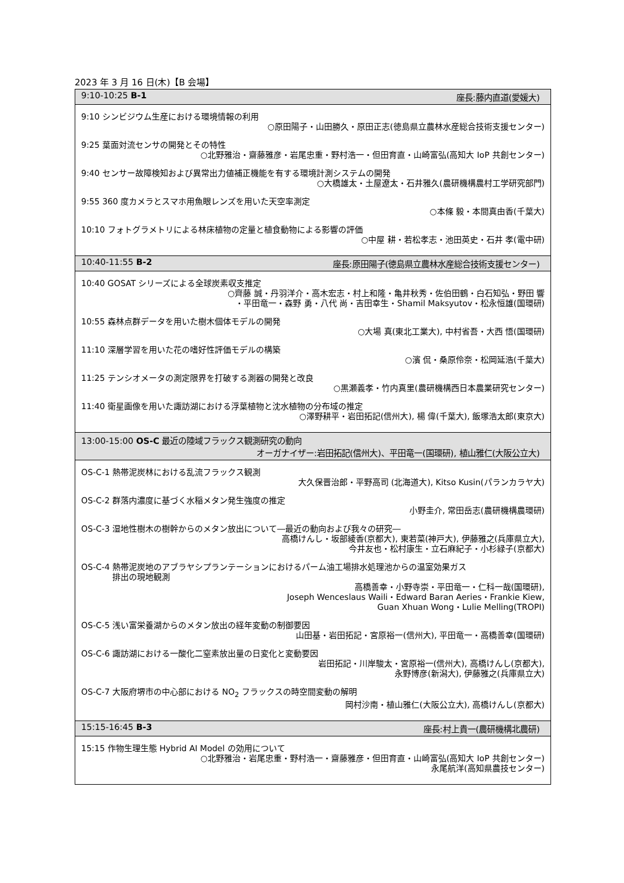2023 年 3 月 16 日(木)【B 会場】
| 9:10-10:25 B-1 座長:藤内直道(愛媛大) |
| --- |
| 9:10 シンビジウム生産における環境情報の利用 ○原田陽子・山田勝久・原田正志(徳島県立農林水産総合技術支援センター) 9:25 葉面対流センサの開発とその特性 ○北野雅治・齋藤雅彦・岩尾忠重・野村浩一・但田育直・山崎富弘(高知大 IoP 共創センター) 9:40 センサー故障検知および異常出力値補正機能を有する環境計測システムの開発 ○大橋雄太・土屋遼太・石井雅久(農研機構農村工学研究部門) 9:55 360 度カメラとスマホ用魚眼レンズを用いた天空率測定 ○本條 毅・本間真由香(千葉大) 10:10 フォトグラメトリによる林床植物の定量と植食動物による影響の評価 ○中屋 耕・若松孝志・池田英史・石井 孝(電中研) |
| 10:40-11:55 B-2 座長:原田陽子(徳島県立農林水産総合技術支援センター) |
| 10:40 GOSAT シリーズによる全球炭素収支推定 ○齊藤 誠・丹羽洋介・高木宏志・村上和隆・亀井秋秀・佐伯田鶴・白石知弘・野田 響 ・平田竜一・森野 勇・八代 尚・吉田幸生・Shamil Maksyutov・松永恒雄(国環研) 10:55 森林点群データを用いた樹木個体モデルの開発 ○大場 真(東北工業大), 中村省吾・大西 悟(国環研) 11:10 深層学習を用いた花の嗜好性評価モデルの構築 ○濱 侃・桑原伶奈・松岡延浩(千葉大) 11:25 テンシオメータの測定限界を打破する測器の開発と改良 ○黒瀬義孝・竹内真里(農研機構西日本農業研究センター) 11:40 衛星画像を用いた諏訪湖における浮葉植物と沈水植物の分布域の推定 ○澤野耕平・岩田拓記(信州大), 楊 偉(千葉大), 飯塚浩太郎(東京大) |
| 13:00-15:00 OS-C 最近の陸域フラックス観測研究の動向 オーガナイザー:岩田拓記(信州大)、平田竜一(国環研), 植山雅仁(大阪公立大) |
| OS-C-1 熱帯泥炭林における乱流フラックス観測 大久保晋治郎・平野高司 (北海道大), Kitso Kusin(パランカラヤ大) OS-C-2 群落内濃度に基づく水稲メタン発生強度の推定 小野圭介, 常田岳志(農研機構農環研) OS-C-3 湿地性樹木の樹幹からのメタン放出について―最近の動向および我々の研究― 高橋けんし・坂部綾香(京都大), 東若菜(神戸大), 伊藤雅之(兵庫県立大), 今井友也・松村康生・立石麻紀子・小杉緑子(京都大) OS-C-4 熱帯泥炭地のアブラヤシプランテーションにおけるパーム油工場排水処理池からの温室効果ガス 排出の現地観測 高橋善幸・小野寺崇・平田竜一・仁科一哉(国環研), Joseph Wenceslaus Waili・Edward Baran Aeries・Frankie Kiew, Guan Xhuan Wong・Lulie Melling(TROPI) OS-C-5 浅い富栄養湖からのメタン放出の経年変動の制御要因 山田基・岩田拓記・宮原裕一(信州大), 平田竜一・高橋善幸(国環研) OS-C-6 諏訪湖における一酸化二窒素放出量の日変化と変動要因 岩田拓記・川岸駿太・宮原裕一(信州大), 高橋けんし(京都大), 永野博彦(新潟大), 伊藤雅之(兵庫県立大) OS-C-7 大阪府堺市の中心部における NO<sub>2</sub> フラックスの時空間変動の解明 岡村沙南・植山雅仁(大阪公立大), 高橋けんし(京都大) |
| 15:15-16:45 B-3 座長:村上貴一(農研機構北農研) |
| 15:15 作物生理生態 Hybrid AI Model の効用について ○北野雅治・岩尾忠重・野村浩一・齋藤雅彦・但田育直・山崎富弘(高知大 IoP 共創センター) 永尾航洋(高知県農技センター) |